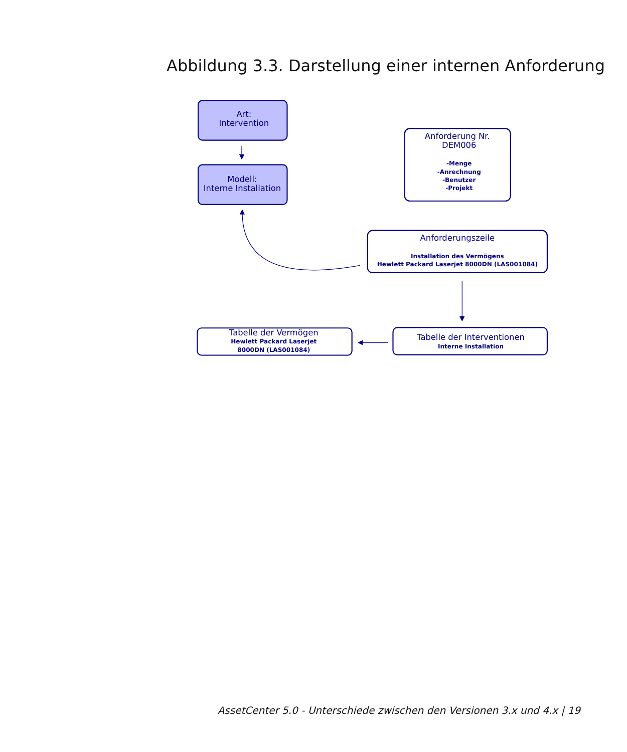Abbildung 3.3. Darstellung einer internen Anforderung
Art:
Intervention
Modell:
Interne Installation
Anforderung Nr.
DEM006
-Menge -Anrechnung -Benutzer -Projekt
Anforderungszeile
Installation des Vermögens Hewlett Packard Laserjet 8000DN (LAS001084)
Tabelle der Vermögen
Hewlett Packard Laserjet 8000DN (LAS001084)
Tabelle der Interventionen
Interne Installation
AssetCenter 5.0 - Unterschiede zwischen den Versionen 3.x und 4.x | 19